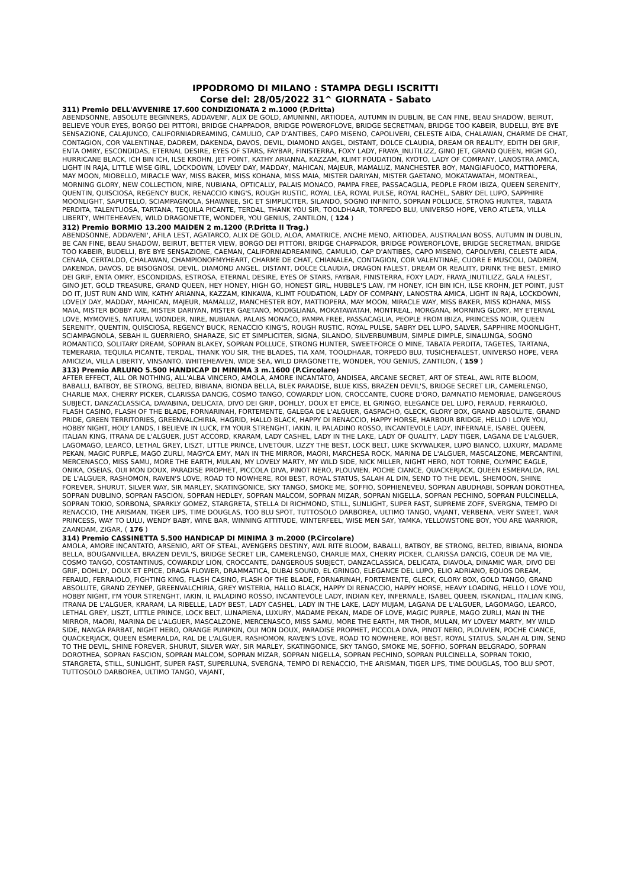IPPODROMO DI MILANO : STAMPA DEGLI ISCRITTI
Corse del: 28/05/2022 31^ GIORNATA - Sabato
311) Premio DELL'AVVENIRE 17.600 CONDIZIONATA 2 m.1000 (P.Dritta)
ABENDSONNE, ABSOLUTE BEGINNERS, ADDAVENI', ALIX DE GOLD, AMUNINNI, ARTIODEA, AUTUMN IN DUBLIN, BE CAN FINE, BEAU SHADOW, BEIRUT, BELIEVE YOUR EYES, BORGO DEI PITTORI, BRIDGE CHAPPADOR, BRIDGE POWEROFLOVE, BRIDGE SECRETMAN, BRIDGE TOO KABEIR, BUDELLI, BYE BYE SENSAZIONE, CALAJUNCO, CALIFORNIADREAMING, CAMULIO, CAP D'ANTIBES, CAPO MISENO, CAPOLIVERI, CELESTE AIDA, CHALAWAN, CHARME DE CHAT, CONTAGION, COR VALENTINAE, DADREM, DAKENDA, DAVOS, DEVIL, DIAMOND ANGEL, DISTANT, DOLCE CLAUDIA, DREAM OR REALITY, EDITH DEI GRIF, ENTA OMRY, ESCONDIDAS, ETERNAL DESIRE, EYES OF STARS, FAYBAR, FINISTERRA, FOXY LADY, FRAYA_INUTILIZZ, GINO JET, GRAND QUEEN, HIGH GO, HURRICANE BLACK, ICH BIN ICH, ILSE KROHN, JET POINT, KATHY ARIANNA, KAZZAM, KLIMT FOUDATION, KYOTO, LADY OF COMPANY, LANOSTRA AMICA, LIGHT IN RAJA, LITTLE WISE GIRL, LOCKDOWN, LOVELY DAY, MADDAY, MAHICAN, MAJEUR, MAMALUZ, MANCHESTER BOY, MANGIAFUOCO, MATTIOPERA, MAY MOON, MIOBELLO, MIRACLE WAY, MISS BAKER, MISS KOHANA, MISS MAIA, MISTER DARIYAN, MISTER GAETANO, MOKATAWATAH, MONTREAL, MORNING GLORY, NEW COLLECTION, NIRE, NUBIANA, OPTICALLY, PALAIS MONACO, PAMPA FREE, PASSACAGLIA, PEOPLE FROM IBIZA, QUEEN SERENITY, QUENTIN, QUISCIOSA, REGENCY BUCK, RENACCIO KING'S, ROUGH RUSTIC, ROYAL LEA, ROYAL PULSE, ROYAL RACHEL, SABRY DEL LUPO, SAPPHIRE MOONLIGHT, SAPUTELLO, SCIAMPAGNOLA, SHAWNEE, SIC ET SIMPLICITER, SILANDO, SOGNO INFINITO, SOPRAN POLLUCE, STRONG HUNTER, TABATA PERDITA, TALENTUOSA, TARTANA, TEQUILA PICANTE, TERDAL, THANK YOU SIR, TOOLDHAAR, TORPEDO BLU, UNIVERSO HOPE, VERO ATLETA, VILLA LIBERTY, WHITEHEAVEN, WILD DRAGONETTE, WONDER, YOU GENIUS, ZANTILON, ( 124 )
312) Premio BORMIO 13.200 MAIDEN 2 m.1200 (P.Dritta II Trag.)
ABENDSONNE, ADDAVENI', AFILA LEST, AGATARCO, ALIX DE GOLD, ALOA, AMATRICE, ANCHE MENO, ARTIODEA, AUSTRALIAN BOSS, AUTUMN IN DUBLIN, BE CAN FINE, BEAU SHADOW, BEIRUT, BETTER VIEW, BORGO DEI PITTORI, BRIDGE CHAPPADOR, BRIDGE POWEROFLOVE, BRIDGE SECRETMAN, BRIDGE TOO KABEIR, BUDELLI, BYE BYE SENSAZIONE, CAEMAN, CALIFORNIADREAMING, CAMULIO, CAP D'ANTIBES, CAPO MISENO, CAPOLIVERI, CELESTE AIDA, CENAIA, CERTALDO, CHALAWAN, CHAMPIONOFMYHEART, CHARME DE CHAT, CHIANALEA, CONTAGION, COR VALENTINAE, CUORE E MUSCOLI, DADREM, DAKENDA, DAVOS, DE BISOGNOSI, DEVIL, DIAMOND ANGEL, DISTANT, DOLCE CLAUDIA, DRAGON FALEST, DREAM OR REALITY, DRINK THE BEST, EMIRO DEI GRIF, ENTA OMRY, ESCONDIDAS, ESTROSA, ETERNAL DESIRE, EYES OF STARS, FAYBAR, FINISTERRA, FOXY LADY, FRAYA_INUTILIZZ, GALA FALEST, GINO JET, GOLD TREASURE, GRAND QUEEN, HEY HONEY, HIGH GO, HONEST GIRL, HUBBLE'S LAW, I'M HONEY, ICH BIN ICH, ILSE KROHN, JET POINT, JUST DO IT, JUST RUN AND WIN, KATHY ARIANNA, KAZZAM, KINKAWA, KLIMT FOUDATION, LADY OF COMPANY, LANOSTRA AMICA, LIGHT IN RAJA, LOCKDOWN, LOVELY DAY, MADDAY, MAHICAN, MAJEUR, MAMALUZ, MANCHESTER BOY, MATTIOPERA, MAY MOON, MIRACLE WAY, MISS BAKER, MISS KOHANA, MISS MAIA, MISTER BOBBY AXE, MISTER DARIYAN, MISTER GAETANO, MODIGLIANA, MOKATAWATAH, MONTREAL, MORGANA, MORNING GLORY, MY ETERNAL LOVE, MYMOVIES, NATURAL WONDER, NIRE, NUBIANA, PALAIS MONACO, PAMPA FREE, PASSACAGLIA, PEOPLE FROM IBIZA, PRINCESS NOIR, QUEEN SERENITY, QUENTIN, QUISCIOSA, REGENCY BUCK, RENACCIO KING'S, ROUGH RUSTIC, ROYAL PULSE, SABRY DEL LUPO, SALVER, SAPPHIRE MOONLIGHT, SCIAMPAGNOLA, SEBAH IL GUERRIERO, SHARAZE, SIC ET SIMPLICITER, SIGNA, SILANDO, SILVERBUMBUM, SIMPLE DIMPLE, SINALUNGA, SOGNO ROMANTICO, SOLITARY DREAM, SOPRAN BLAKEY, SOPRAN POLLUCE, STRONG HUNTER, SWEETFORCE O MINE, TABATA PERDITA, TAGETES, TARTANA, TEMERARIA, TEQUILA PICANTE, TERDAL, THANK YOU SIR, THE BLADES, TIA XAM, TOOLDHAAR, TORPEDO BLU, TUSICHEFALEST, UNIVERSO HOPE, VERA AMICIZIA, VILLA LIBERTY, VINSANTO, WHITEHEAVEN, WIDE SEA, WILD DRAGONETTE, WONDER, YOU GENIUS, ZANTILON, ( 159 )
313) Premio ARLUNO 5.500 HANDICAP DI MINIMA 3 m.1600 (P.Circolare)
AFTER EFFECT, ALL OR NOTHING, ALL'ALBA VINCERO, AMOLA, AMORE INCANTATO, ANDISEA, ARCANE SECRET, ART OF STEAL, AWL RITE BLOOM, BABALLI, BATBOY, BE STRONG, BELTED, BIBIANA, BIONDA BELLA, BLEK PARADISE, BLUE KISS, BRAZEN DEVIL'S, BRIDGE SECRET LIR, CAMERLENGO, CHARLIE MAX, CHERRY PICKER, CLARISSA DANCIG, COSMO TANGO, COWARDLY LION, CROCCANTE, CUORE D'ORO, DAMNATIO MEMORIAE, DANGEROUS SUBJECT, DANZACLASSICA, DAVABINA, DELICATA, DIVO DEI GRIF, DOHLLY, DOUX ET EPICE, EL GRINGO, ELEGANCE DEL LUPO, FERAUD, FERRAIOLO, FLASH CASINO, FLASH OF THE BLADE, FORNARINAH, FORTEMENTE, GALEGA DE L'ALGUER, GASPACHO, GLECK, GLORY BOX, GRAND ABSOLUTE, GRAND PRIDE, GREEN TERRITORIES, GREENVALCHIRIA, HAGRID, HALLO BLACK, HAPPY DI RENACCIO, HAPPY HORSE, HARBOUR BRIDGE, HELLO I LOVE YOU, HOBBY NIGHT, HOLY LANDS, I BELIEVE IN LUCK, I'M YOUR STRENGHT, IAKIN, IL PALADINO ROSSO, INCANTEVOLE LADY, INFERNALE, ISABEL QUEEN, ITALIAN KING, ITRANA DE L'ALGUER, JUST ACCORD, KRARAM, LADY CASHEL, LADY IN THE LAKE, LADY OF QUALITY, LADY TIGER, LAGANA DE L'ALGUER, LAGOMAGO, LEARCO, LETHAL GREY, LISZT, LITTLE PRINCE, LIVETOUR, LIZZY THE BEST, LOCK BELT, LUKE SKYWALKER, LUPO BIANCO, LUXURY, MADAME PEKAN, MAGIC PURPLE, MAGO ZURLI, MAGYCA EMY, MAN IN THE MIRROR, MAORI, MARCHESA ROCK, MARINA DE L'ALGUER, MASCALZONE, MERCANTINI, MERCENASCO, MISS SAMU, MORE THE EARTH, MULAN, MY LOVELY MARTY, MY WILD SIDE, NICK MILLER, NIGHT HERO, NOT TORNE, OLYMPIC EAGLE, ONIKA, OSEIAS, OUI MON DOUX, PARADISE PROPHET, PICCOLA DIVA, PINOT NERO, PLOUVIEN, POCHE CIANCE, QUACKERJACK, QUEEN ESMERALDA, RAL DE L'ALGUER, RASHOMON, RAVEN'S LOVE, ROAD TO NOWHERE, ROI BEST, ROYAL STATUS, SALAH AL DIN, SEND TO THE DEVIL, SHEMOON, SHINE FOREVER, SHURUT, SILVER WAY, SIR MARLEY, SKATINGONICE, SKY TANGO, SMOKE ME, SOFFIO, SOPHIENEVEU, SOPRAN ABUDHABI, SOPRAN DOROTHEA, SOPRAN DUBLINO, SOPRAN FASCION, SOPRAN HEDLEY, SOPRAN MALCOM, SOPRAN MIZAR, SOPRAN NIGELLA, SOPRAN PECHINO, SOPRAN PULCINELLA, SOPRAN TOKIO, SORBONA, SPARKLY GOMEZ, STARGRETA, STELLA DI RICHMOND, STILL, SUNLIGHT, SUPER FAST, SUPREME ZOFF, SVERGNA, TEMPO DI RENACCIO, THE ARISMAN, TIGER LIPS, TIME DOUGLAS, TOO BLU SPOT, TUTTOSOLO DARBOREA, ULTIMO TANGO, VAJANT, VERBENA, VERY SWEET, WAR PRINCESS, WAY TO LULU, WENDY BABY, WINE BAR, WINNING ATTITUDE, WINTERFEEL, WISE MEN SAY, YAMKA, YELLOWSTONE BOY, YOU ARE WARRIOR, ZAANDAM, ZIGAR, ( 176 )
314) Premio CASSINETTA 5.500 HANDICAP DI MINIMA 3 m.2000 (P.Circolare)
AMOLA, AMORE INCANTATO, ARSENIO, ART OF STEAL, AVENGERS DESTINY, AWL RITE BLOOM, BABALLI, BATBOY, BE STRONG, BELTED, BIBIANA, BIONDA BELLA, BOUGANVILLEA, BRAZEN DEVIL'S, BRIDGE SECRET LIR, CAMERLENGO, CHARLIE MAX, CHERRY PICKER, CLARISSA DANCIG, COEUR DE MA VIE, COSMO TANGO, COSTANTINUS, COWARDLY LION, CROCCANTE, DANGEROUS SUBJECT, DANZACLASSICA, DELICATA, DIAVOLA, DINAMIC WAR, DIVO DEI GRIF, DOHLLY, DOUX ET EPICE, DRAGA FLOWER, DRAMMATICA, DUBAI SOUND, EL GRINGO, ELEGANCE DEL LUPO, ELIO ADRIANO, EQUOS DREAM, FERAUD, FERRAIOLO, FIGHTING KING, FLASH CASINO, FLASH OF THE BLADE, FORNARINAH, FORTEMENTE, GLECK, GLORY BOX, GOLD TANGO, GRAND ABSOLUTE, GRAND ZEYNEP, GREENVALCHIRIA, GREY WISTERIA, HALLO BLACK, HAPPY DI RENACCIO, HAPPY HORSE, HEAVY LOADING, HELLO I LOVE YOU, HOBBY NIGHT, I'M YOUR STRENGHT, IAKIN, IL PALADINO ROSSO, INCANTEVOLE LADY, INDIAN KEY, INFERNALE, ISABEL QUEEN, ISKANDAL, ITALIAN KING, ITRANA DE L'ALGUER, KRARAM, LA RIBELLE, LADY BEST, LADY CASHEL, LADY IN THE LAKE, LADY MUJAM, LAGANA DE L'ALGUER, LAGOMAGO, LEARCO, LETHAL GREY, LISZT, LITTLE PRINCE, LOCK BELT, LUNAPIENA, LUXURY, MADAME PEKAN, MADE OF LOVE, MAGIC PURPLE, MAGO ZURLI, MAN IN THE MIRROR, MAORI, MARINA DE L'ALGUER, MASCALZONE, MERCENASCO, MISS SAMU, MORE THE EARTH, MR THOR, MULAN, MY LOVELY MARTY, MY WILD SIDE, NANGA PARBAT, NIGHT HERO, ORANGE PUMPKIN, OUI MON DOUX, PARADISE PROPHET, PICCOLA DIVA, PINOT NERO, PLOUVIEN, POCHE CIANCE, QUACKERJACK, QUEEN ESMERALDA, RAL DE L'ALGUER, RASHOMON, RAVEN'S LOVE, ROAD TO NOWHERE, ROI BEST, ROYAL STATUS, SALAH AL DIN, SEND TO THE DEVIL, SHINE FOREVER, SHURUT, SILVER WAY, SIR MARLEY, SKATINGONICE, SKY TANGO, SMOKE ME, SOFFIO, SOPRAN BELGRADO, SOPRAN DOROTHEA, SOPRAN FASCION, SOPRAN MALCOM, SOPRAN MIZAR, SOPRAN NIGELLA, SOPRAN PECHINO, SOPRAN PULCINELLA, SOPRAN TOKIO, STARGRETA, STILL, SUNLIGHT, SUPER FAST, SUPERLUNA, SVERGNA, TEMPO DI RENACCIO, THE ARISMAN, TIGER LIPS, TIME DOUGLAS, TOO BLU SPOT, TUTTOSOLO DARBOREA, ULTIMO TANGO, VAJANT,